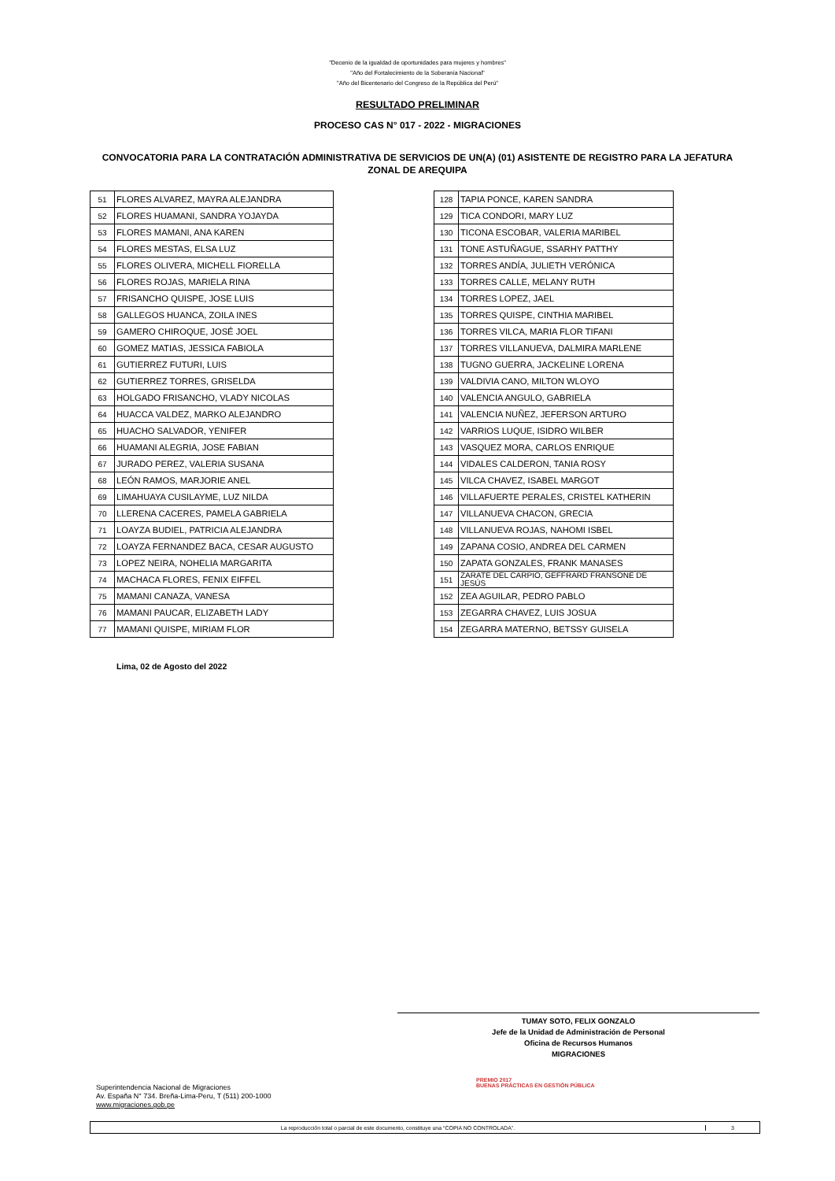"Decenio de la igualdad de oportunidades para mujeres y hombres"
"Año del Fortalecimiento de la Soberanía Nacional"
"Año del Bicentenario del Congreso de la República del Perú"
RESULTADO PRELIMINAR
PROCESO CAS N° 017 - 2022 - MIGRACIONES
CONVOCATORIA PARA LA CONTRATACIÓN ADMINISTRATIVA DE SERVICIOS DE UN(A) (01) ASISTENTE DE REGISTRO PARA LA JEFATURA ZONAL DE AREQUIPA
| 51 | FLORES ALVAREZ, MAYRA ALEJANDRA |
| 52 | FLORES HUAMANI, SANDRA YOJAYDA |
| 53 | FLORES MAMANI, ANA KAREN |
| 54 | FLORES MESTAS, ELSA LUZ |
| 55 | FLORES OLIVERA, MICHELL FIORELLA |
| 56 | FLORES ROJAS, MARIELA RINA |
| 57 | FRISANCHO QUISPE, JOSE LUIS |
| 58 | GALLEGOS HUANCA, ZOILA INES |
| 59 | GAMERO CHIROQUE, JOSÉ JOEL |
| 60 | GOMEZ MATIAS, JESSICA FABIOLA |
| 61 | GUTIERREZ FUTURI, LUIS |
| 62 | GUTIERREZ TORRES, GRISELDA |
| 63 | HOLGADO FRISANCHO, VLADY NICOLAS |
| 64 | HUACCA VALDEZ, MARKO ALEJANDRO |
| 65 | HUACHO SALVADOR, YENIFER |
| 66 | HUAMANI ALEGRIA, JOSE FABIAN |
| 67 | JURADO PEREZ, VALERIA SUSANA |
| 68 | LEÓN RAMOS, MARJORIE ANEL |
| 69 | LIMAHUAYA CUSILAYME, LUZ NILDA |
| 70 | LLERENA CACERES, PAMELA GABRIELA |
| 71 | LOAYZA BUDIEL, PATRICIA ALEJANDRA |
| 72 | LOAYZA FERNANDEZ BACA, CESAR AUGUSTO |
| 73 | LOPEZ NEIRA, NOHELIA MARGARITA |
| 74 | MACHACA FLORES, FENIX EIFFEL |
| 75 | MAMANI CANAZA, VANESA |
| 76 | MAMANI PAUCAR, ELIZABETH LADY |
| 77 | MAMANI QUISPE, MIRIAM FLOR |
| 128 | TAPIA PONCE, KAREN SANDRA |
| 129 | TICA CONDORI, MARY LUZ |
| 130 | TICONA ESCOBAR, VALERIA MARIBEL |
| 131 | TONE ASTUÑAGUE, SSARHY PATTHY |
| 132 | TORRES ANDÍA, JULIETH VERÓNICA |
| 133 | TORRES CALLE, MELANY RUTH |
| 134 | TORRES LOPEZ, JAEL |
| 135 | TORRES QUISPE, CINTHIA MARIBEL |
| 136 | TORRES VILCA, MARIA FLOR TIFANI |
| 137 | TORRES VILLANUEVA, DALMIRA MARLENE |
| 138 | TUGNO GUERRA, JACKELINE LORENA |
| 139 | VALDIVIA CANO, MILTON WLOYO |
| 140 | VALENCIA ANGULO, GABRIELA |
| 141 | VALENCIA NUÑEZ, JEFERSON ARTURO |
| 142 | VARRIOS LUQUE, ISIDRO WILBER |
| 143 | VASQUEZ MORA, CARLOS ENRIQUE |
| 144 | VIDALES CALDERON, TANIA ROSY |
| 145 | VILCA CHAVEZ, ISABEL MARGOT |
| 146 | VILLAFUERTE PERALES, CRISTEL KATHERIN |
| 147 | VILLANUEVA CHACON, GRECIA |
| 148 | VILLANUEVA ROJAS, NAHOMI ISBEL |
| 149 | ZAPANA COSIO, ANDREA DEL CARMEN |
| 150 | ZAPATA GONZALES, FRANK MANASES |
| 151 | ZARATE DEL CARPIO, GEFFRARD FRANSONE DE JESÚS |
| 152 | ZEA AGUILAR, PEDRO PABLO |
| 153 | ZEGARRA CHAVEZ, LUIS JOSUA |
| 154 | ZEGARRA MATERNO, BETSSY GUISELA |
Lima, 02 de Agosto del 2022
TUMAY SOTO, FELIX GONZALO
Jefe de la Unidad de Administración de Personal
Oficina de Recursos Humanos
MIGRACIONES
Superintendencia Nacional de Migraciones
Av. España N° 734. Breña-Lima-Peru, T (511) 200-1000
www.migraciones.gob.pe
PREMIO 2017
BUENAS PRÁCTICAS EN GESTIÓN PÚBLICA
La reproducción total o parcial de este documento, constituye una “COPIA NO CONTROLADA”.
3